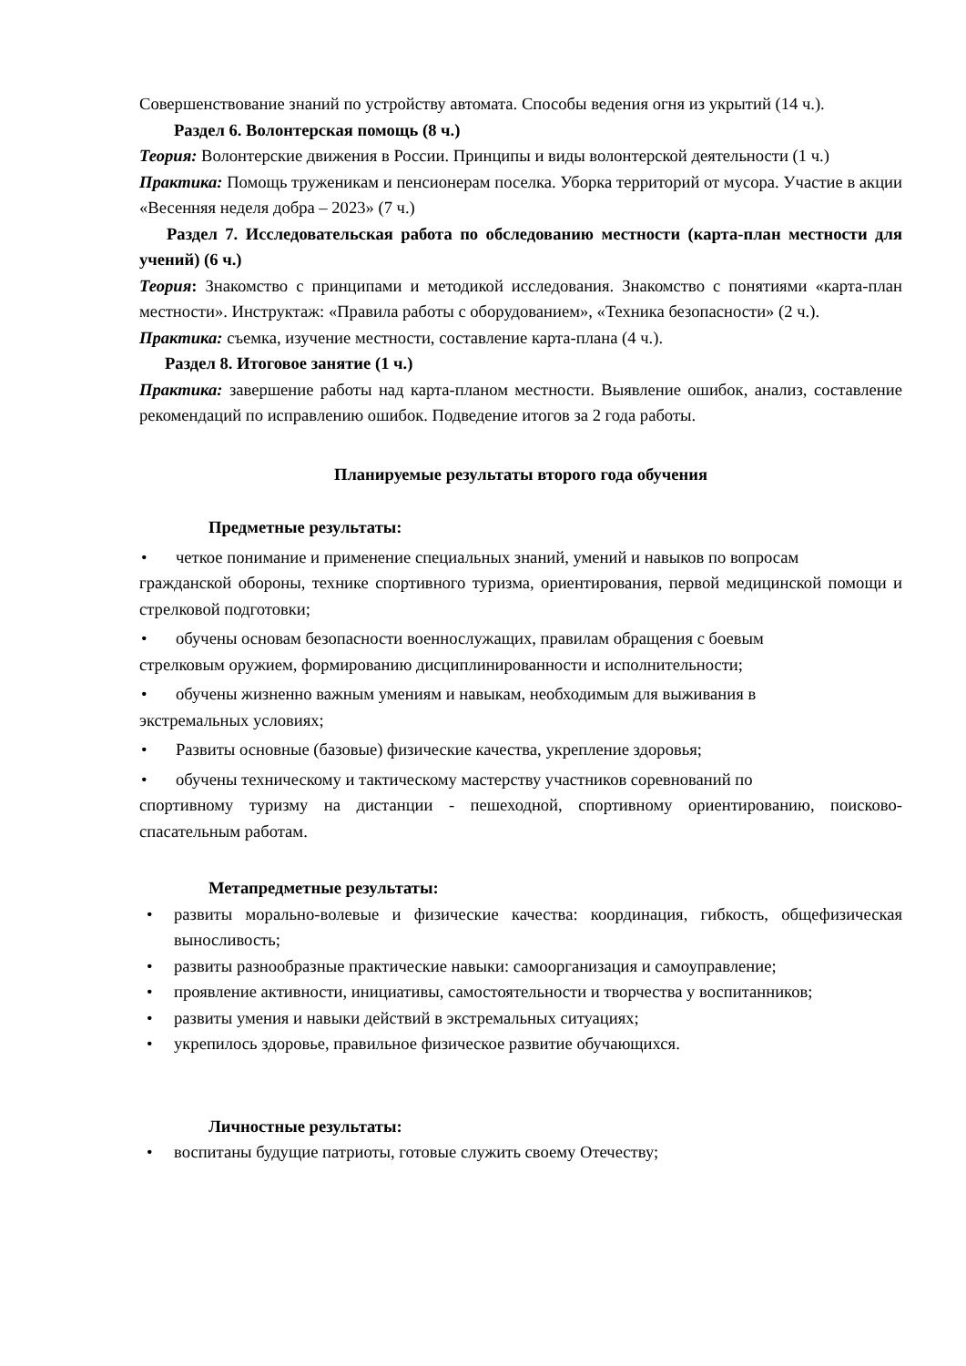Совершенствование знаний по устройству автомата. Способы ведения огня из укрытий (14 ч.).
Раздел 6. Волонтерская помощь (8 ч.)
Теория: Волонтерские движения в России. Принципы и виды волонтерской деятельности (1 ч.)
Практика: Помощь труженикам и пенсионерам поселка. Уборка территорий от мусора. Участие в акции «Весенняя неделя добра – 2023» (7 ч.)
Раздел 7. Исследовательская работа по обследованию местности (карта-план местности для учений) (6 ч.)
Теория: Знакомство с принципами и методикой исследования. Знакомство с понятиями «карта-план местности». Инструктаж: «Правила работы с оборудованием», «Техника безопасности» (2 ч.).
Практика: съемка, изучение местности, составление карта-плана (4 ч.).
Раздел 8. Итоговое занятие (1 ч.)
Практика: завершение работы над карта-планом местности. Выявление ошибок, анализ, составление рекомендаций по исправлению ошибок. Подведение итогов за 2 года работы.
Планируемые результаты второго года обучения
Предметные результаты:
• четкое понимание и применение специальных знаний, умений и навыков по вопросам
гражданской обороны, технике спортивного туризма, ориентирования, первой медицинской помощи и стрелковой подготовки;
• обучены основам безопасности военнослужащих, правилам обращения с боевым
стрелковым оружием, формированию дисциплинированности и исполнительности;
• обучены жизненно важным умениям и навыкам, необходимым для выживания в
экстремальных условиях;
• Развиты основные (базовые) физические качества, укрепление здоровья;
• обучены техническому и тактическому мастерству участников соревнований по
спортивному туризму на дистанции - пешеходной, спортивному ориентированию, поисково-спасательным работам.
Метапредметные результаты:
• развиты морально-волевые и физические качества: координация, гибкость, общефизическая выносливость;
• развиты разнообразные практические навыки: самоорганизация и самоуправление;
• проявление активности, инициативы, самостоятельности и творчества у воспитанников;
• развиты умения и навыки действий в экстремальных ситуациях;
• укрепилось здоровье, правильное физическое развитие обучающихся.
Личностные результаты:
• воспитаны будущие патриоты, готовые служить своему Отечеству;